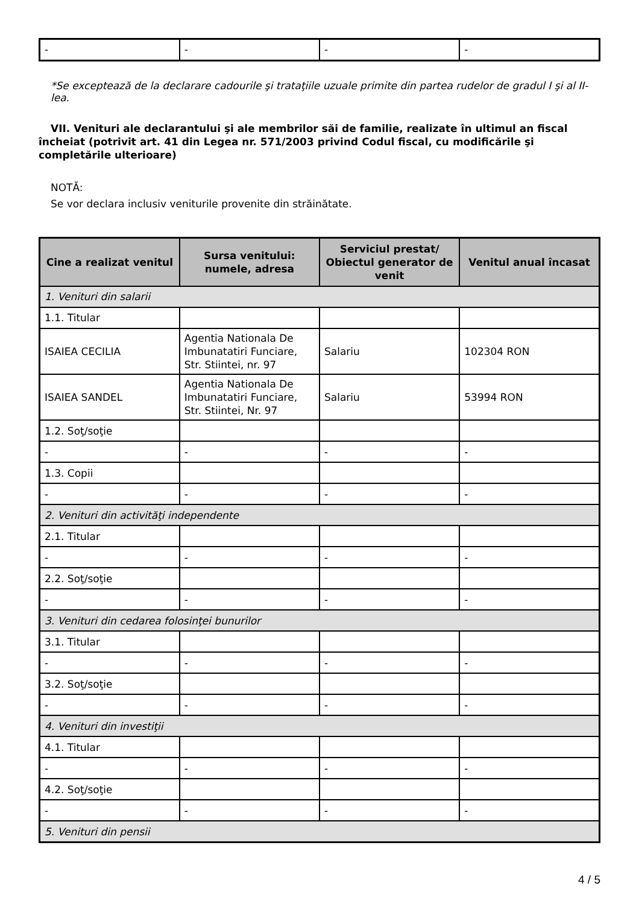| - | - | - | - |
*Se exceptează de la declarare cadourile şi trataţiile uzuale primite din partea rudelor de gradul I şi al II-lea.
VII. Venituri ale declarantului şi ale membrilor săi de familie, realizate în ultimul an fiscal încheiat (potrivit art. 41 din Legea nr. 571/2003 privind Codul fiscal, cu modificările şi completările ulterioare)
NOTĂ:
Se vor declara inclusiv veniturile provenite din străinătate.
| Cine a realizat venitul | Sursa venitului: numele, adresa | Serviciul prestat/ Obiectul generator de venit | Venitul anual încasat |
| --- | --- | --- | --- |
| 1. Venituri din salarii | | | |
| 1.1. Titular | | | |
| ISAIEA CECILIA | Agentia Nationala De Imbunatatiri Funciare, Str. Stiintei, nr. 97 | Salariu | 102304 RON |
| ISAIEA SANDEL | Agentia Nationala De Imbunatatiri Funciare, Str. Stiintei, Nr. 97 | Salariu | 53994 RON |
| 1.2. Soţ/soţie | | | |
| - | - | - | - |
| 1.3. Copii | | | |
| - | - | - | - |
| 2. Venituri din activităţi independente | | | |
| 2.1. Titular | | | |
| - | - | - | - |
| 2.2. Soţ/soţie | | | |
| - | - | - | - |
| 3. Venituri din cedarea folosinţei bunurilor | | | |
| 3.1. Titular | | | |
| - | - | - | - |
| 3.2. Soţ/soţie | | | |
| - | - | - | - |
| 4. Venituri din investiţii | | | |
| 4.1. Titular | | | |
| - | - | - | - |
| 4.2. Soţ/soţie | | | |
| - | - | - | - |
| 5. Venituri din pensii | | | |
4 / 5